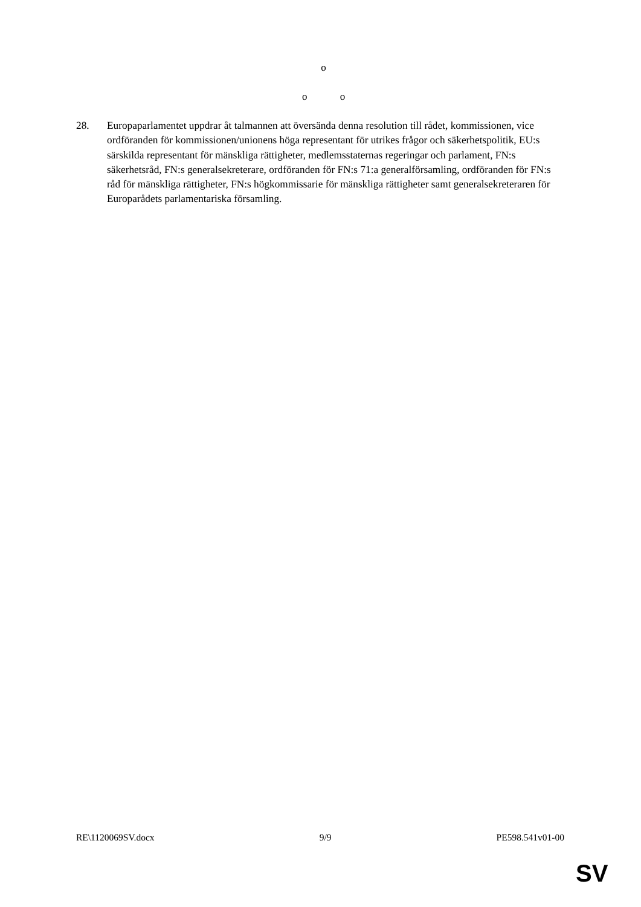o
o o
28. Europaparlamentet uppdrar åt talmannen att översända denna resolution till rådet, kommissionen, vice ordföranden för kommissionen/unionens höga representant för utrikes frågor och säkerhetspolitik, EU:s särskilda representant för mänskliga rättigheter, medlemsstaternas regeringar och parlament, FN:s säkerhetsråd, FN:s generalsekreterare, ordföranden för FN:s 71:a generalförsamling, ordföranden för FN:s råd för mänskliga rättigheter, FN:s högkommissarie för mänskliga rättigheter samt generalsekreteraren för Europarådets parlamentariska församling.
RE\1120069SV.docx 9/9 PE598.541v01-00
SV